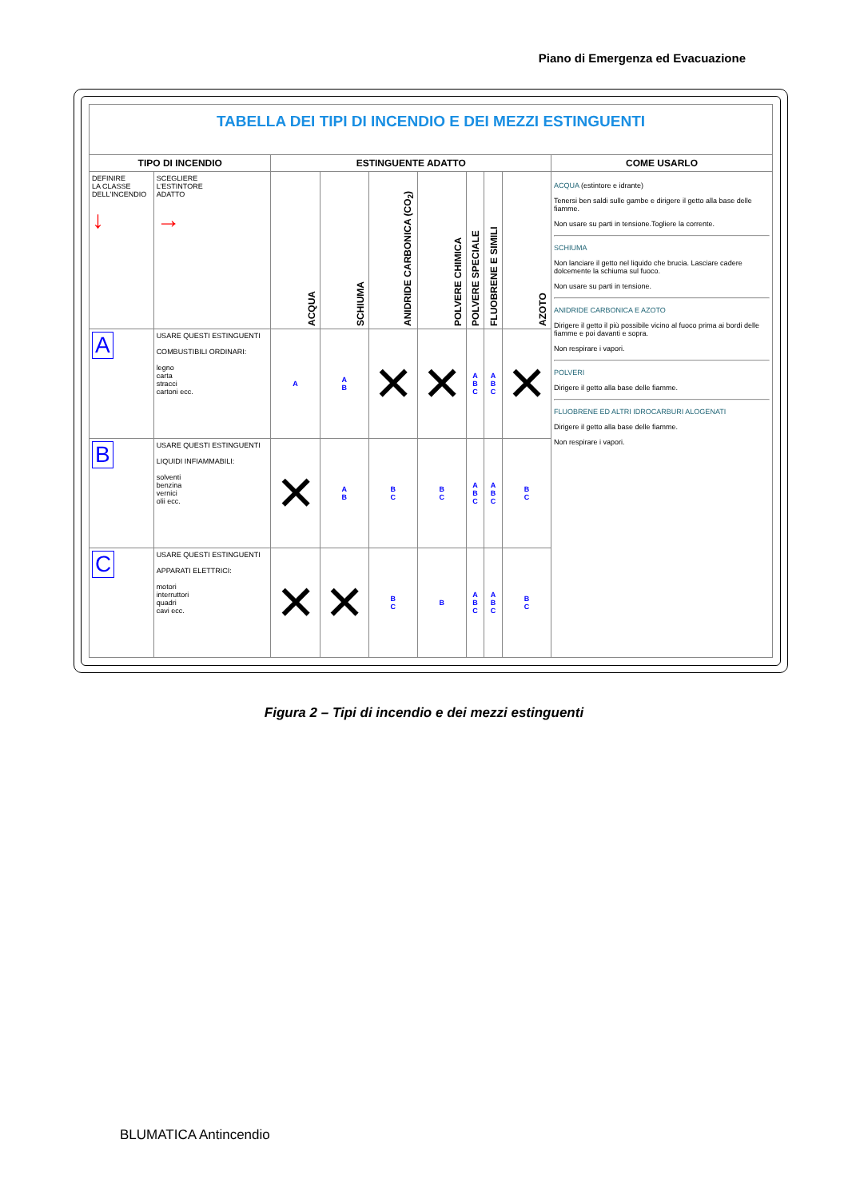Piano di Emergenza ed Evacuazione
| TABELLA DEI TIPI DI INCENDIO E DEI MEZZI ESTINGUENTI | | | | | | | | | |
| TIPO DI INCENDIO | | ESTINGUENTE ADATTO | | | | | | | COME USARLO |
| DEFINIRE LA CLASSE DELL'INCENDIO ↓ | SCEGLIERE L'ESTINTORE ADATTO → | ACQUA | SCHIUMA | ANIDRIDE CARBONICA (CO<sub>2</sub>) | POLVERE CHIMICA | POLVERE SPECIALE | FLUOBRENE E SIMILI | AZOTO | ACQUA (estintore e idrante) Tenersi ben saldi sulle gambe e dirigere il getto alla base delle fiamme. Non usare su parti in tensione.Togliere la corrente. SCHIUMA Non lanciare il getto nel liquido che brucia. Lasciare cadere dolcemente la schiuma sul fuoco. Non usare su parti in tensione. ANIDRIDE CARBONICA E AZOTO Dirigere il getto il più possibile vicino al fuoco prima ai bordi delle fiamme e poi davanti e sopra. Non respirare i vapori. POLVERI Dirigere il getto alla base delle fiamme. FLUOBRENE ED ALTRI IDROCARBURI ALOGENATI Dirigere il getto alla base delle fiamme. Non respirare i vapori. |
| A | USARE QUESTI ESTINGUENTI COMBUSTIBILI ORDINARI: legno carta stracci cartoni ecc. | A | A B | ✕ | ✕ | A B C | A B C | ✕ | |
| B | USARE QUESTI ESTINGUENTI LIQUIDI INFIAMMABILI: solventi benzina vernici olii ecc. | ✕ | A B | B C | B C | A B C | A B C | B C | |
| C | USARE QUESTI ESTINGUENTI APPARATI ELETTRICI: motori interruttori quadri cavi ecc. | ✕ | ✕ | B C | B | A B C | A B C | B C | |
Figura 2 – Tipi di incendio e dei mezzi estinguenti
BLUMATICA Antincendio